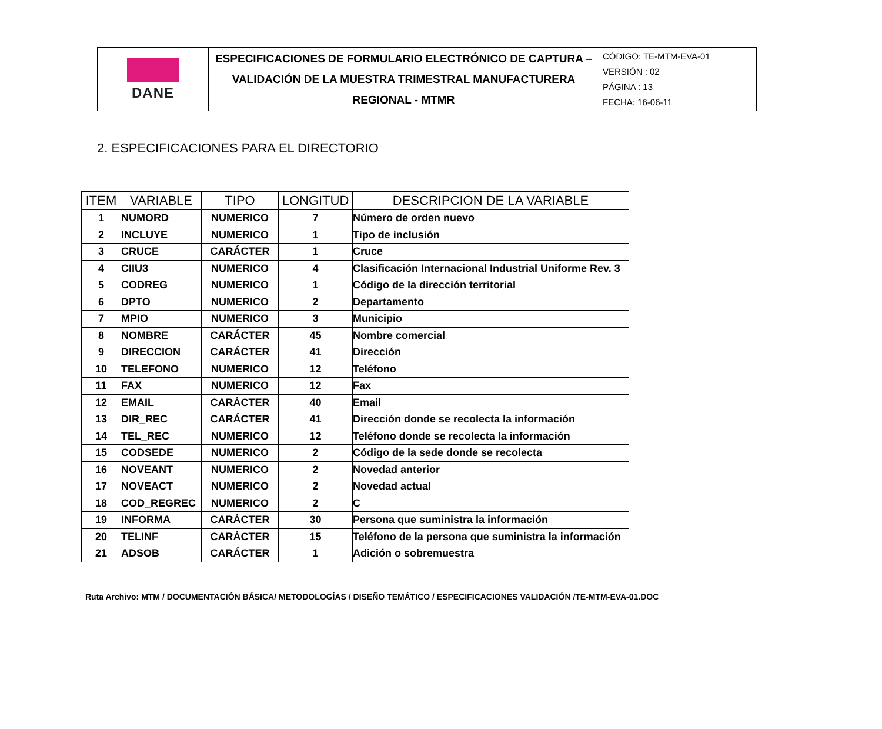| DANE | ESPECIFICACIONES DE FORMULARIO ELECTRÓNICO DE CAPTURA – VALIDACIÓN DE LA MUESTRA TRIMESTRAL MANUFACTURERA REGIONAL - MTMR | CÓDIGO: TE-MTM-EVA-01 VERSIÓN : 02 PÁGINA : 13 FECHA: 16-06-11 |
2. ESPECIFICACIONES PARA EL DIRECTORIO
| ITEM | VARIABLE | TIPO | LONGITUD | DESCRIPCION DE LA VARIABLE |
| --- | --- | --- | --- | --- |
| 1 | NUMORD | NUMERICO | 7 | Número de orden nuevo |
| 2 | INCLUYE | NUMERICO | 1 | Tipo de inclusión |
| 3 | CRUCE | CARÁCTER | 1 | Cruce |
| 4 | CIIU3 | NUMERICO | 4 | Clasificación Internacional Industrial Uniforme Rev. 3 |
| 5 | CODREG | NUMERICO | 1 | Código de la dirección territorial |
| 6 | DPTO | NUMERICO | 2 | Departamento |
| 7 | MPIO | NUMERICO | 3 | Municipio |
| 8 | NOMBRE | CARÁCTER | 45 | Nombre comercial |
| 9 | DIRECCION | CARÁCTER | 41 | Dirección |
| 10 | TELEFONO | NUMERICO | 12 | Teléfono |
| 11 | FAX | NUMERICO | 12 | Fax |
| 12 | EMAIL | CARÁCTER | 40 | Email |
| 13 | DIR_REC | CARÁCTER | 41 | Dirección donde se recolecta la información |
| 14 | TEL_REC | NUMERICO | 12 | Teléfono donde se recolecta la información |
| 15 | CODSEDE | NUMERICO | 2 | Código de la sede donde se recolecta |
| 16 | NOVEANT | NUMERICO | 2 | Novedad anterior |
| 17 | NOVEACT | NUMERICO | 2 | Novedad actual |
| 18 | COD_REGREC | NUMERICO | 2 | C |
| 19 | INFORMA | CARÁCTER | 30 | Persona que suministra la información |
| 20 | TELINF | CARÁCTER | 15 | Teléfono de la persona que suministra la información |
| 21 | ADSOB | CARÁCTER | 1 | Adición o sobremuestra |
Ruta Archivo: MTM / DOCUMENTACIÓN BÁSICA/ METODOLOGÍAS / DISEÑO TEMÁTICO / ESPECIFICACIONES VALIDACIÓN /TE-MTM-EVA-01.DOC